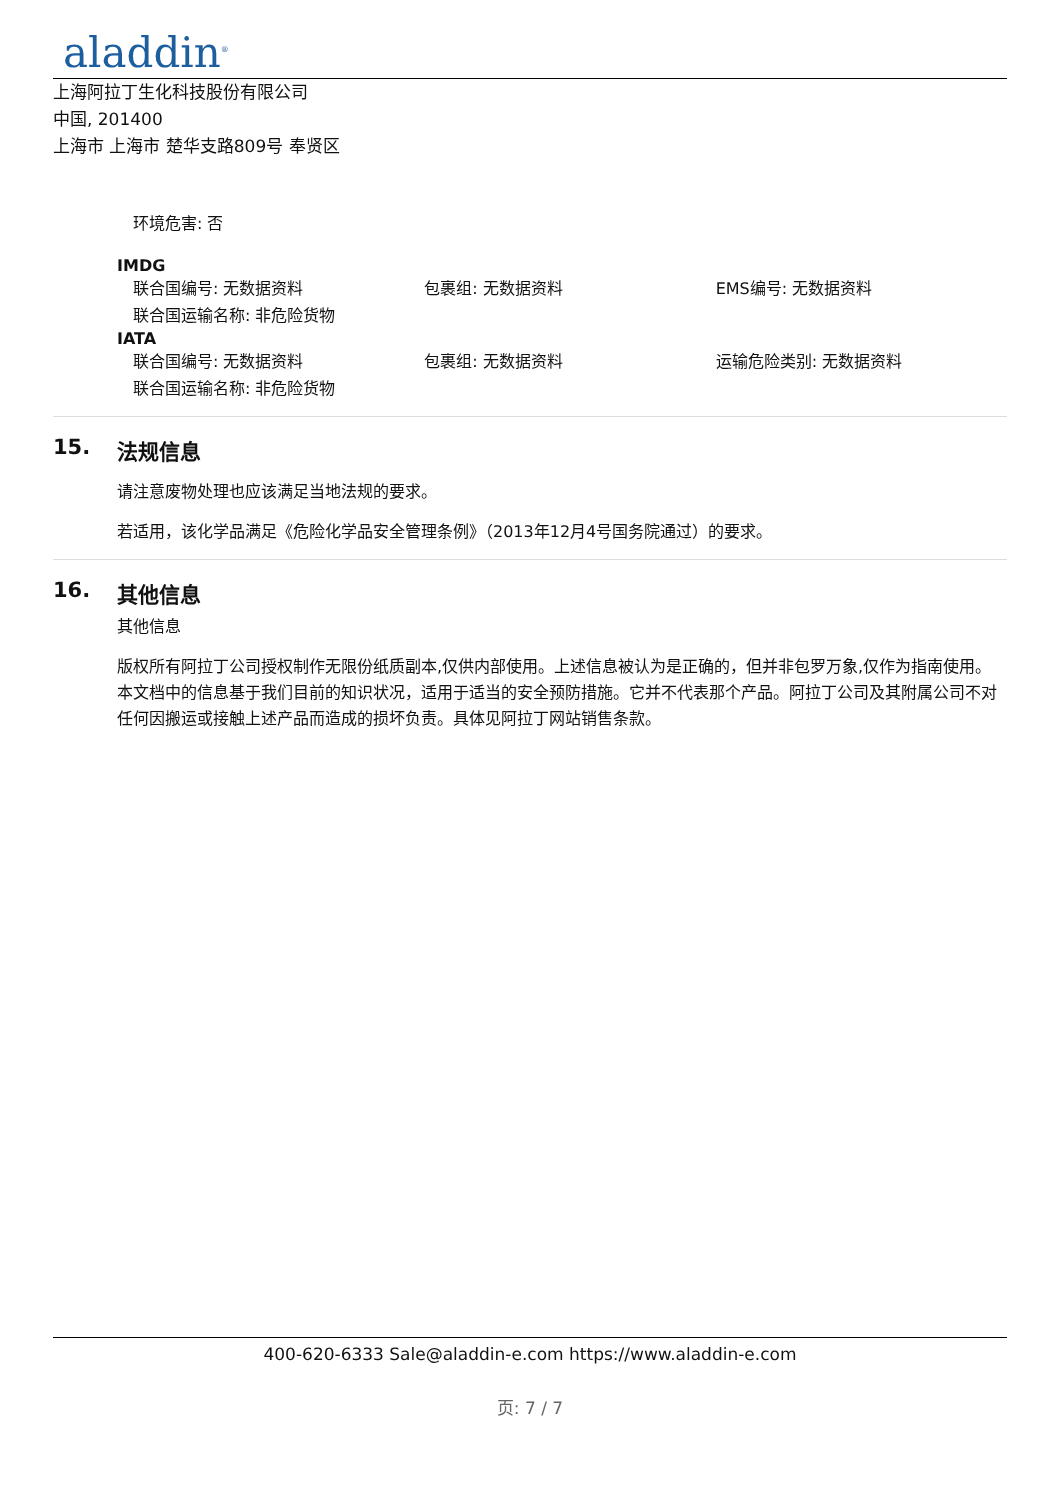aladdin<sup>®</sup>
上海阿拉丁生化科技股份有限公司
中国, 201400
上海市 上海市 楚华支路809号 奉贤区
环境危害: 否
IMDG
联合国编号: 无数据资料 包裹组: 无数据资料 EMS编号: 无数据资料
联合国运输名称: 非危险货物
IATA
联合国编号: 无数据资料 包裹组: 无数据资料 运输危险类别: 无数据资料
联合国运输名称: 非危险货物
15. 法规信息
请注意废物处理也应该满足当地法规的要求。
若适用，该化学品满足《危险化学品安全管理条例》（2013年12月4号国务院通过）的要求。
16. 其他信息
其他信息
版权所有阿拉丁公司授权制作无限份纸质副本,仅供内部使用。上述信息被认为是正确的，但并非包罗万象,仅作为指南使用。本文档中的信息基于我们目前的知识状况，适用于适当的安全预防措施。它并不代表那个产品。阿拉丁公司及其附属公司不对任何因搬运或接触上述产品而造成的损坏负责。具体见阿拉丁网站销售条款。
400-620-6333 Sale@aladdin-e.com https://www.aladdin-e.com
页: 7 / 7